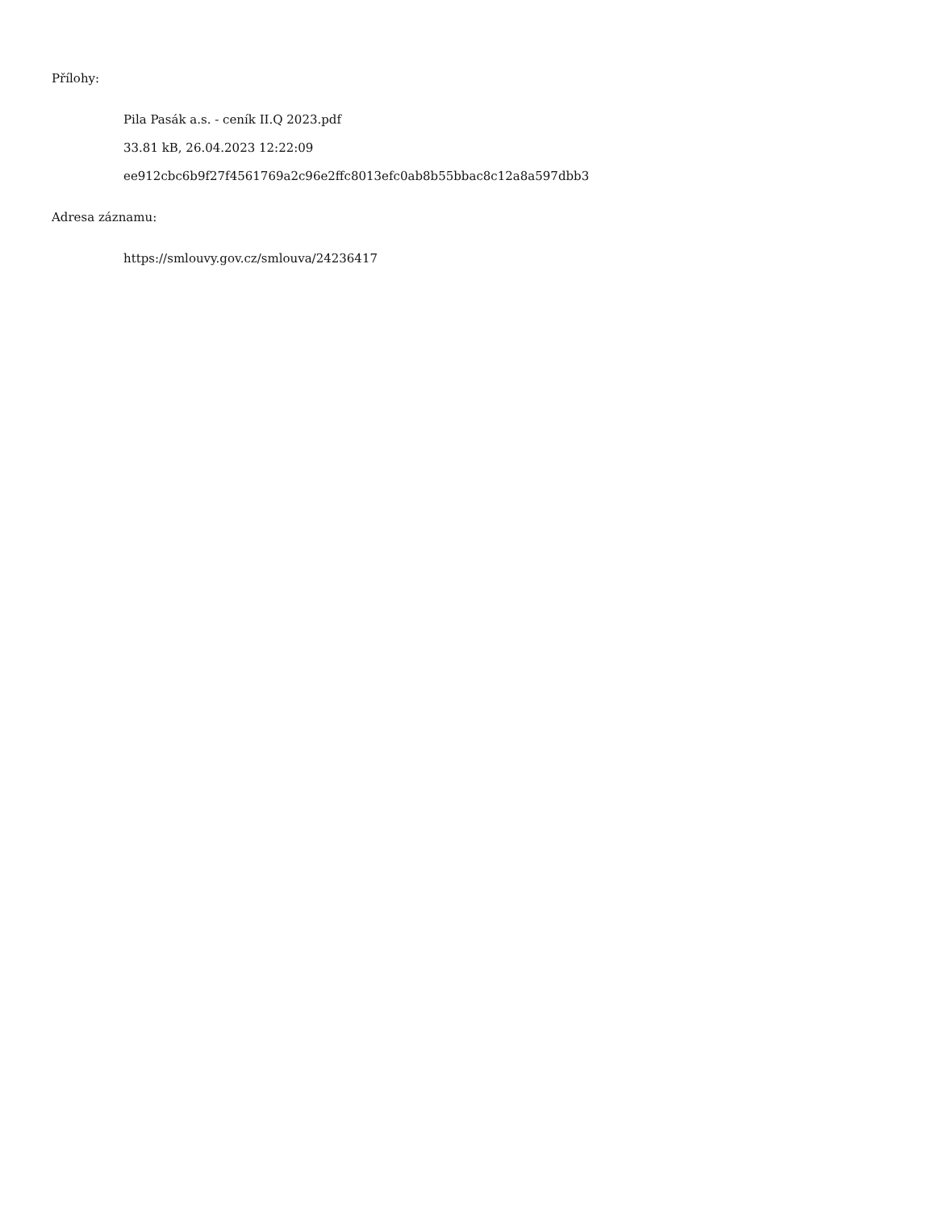Přílohy:
Pila Pasák a.s. - ceník II.Q 2023.pdf
33.81 kB, 26.04.2023 12:22:09
ee912cbc6b9f27f4561769a2c96e2ffc8013efc0ab8b55bbac8c12a8a597dbb3
Adresa záznamu:
https://smlouvy.gov.cz/smlouva/24236417